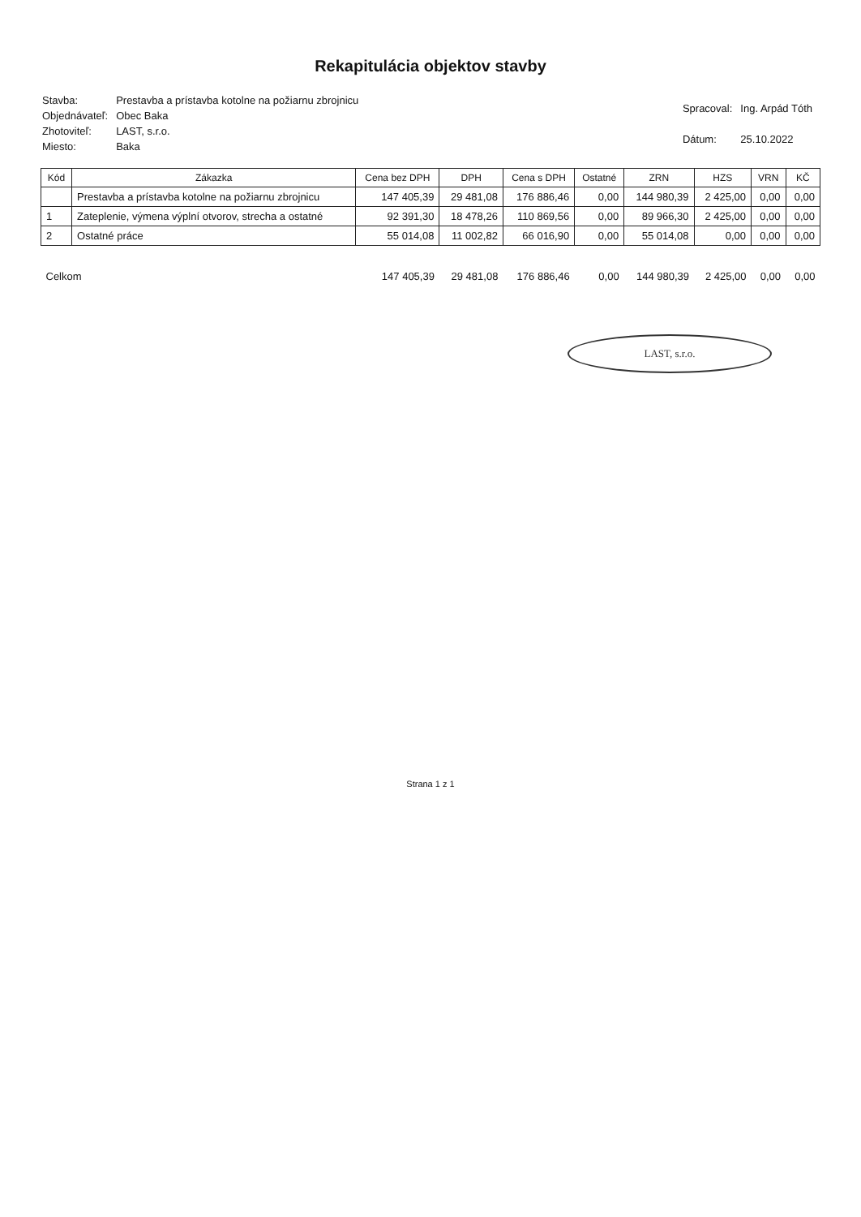Rekapitulácia objektov stavby
| Stavba: | Prestavba a prístavba kotolne na požiarnu zbrojnicu |
| Objednávateľ: | Obec Baka |
| Zhotoviteľ: | LAST, s.r.o. |
| Miesto: | Baka |
| Spracoval: | Ing. Arpád Tóth |
| Dátum: | 25.10.2022 |
| Kód | Zákazka | Cena bez DPH | DPH | Cena s DPH | Ostatné | ZRN | HZS | VRN | KČ |
| --- | --- | --- | --- | --- | --- | --- | --- | --- | --- |
| | Prestavba a prístavba kotolne na požiarnu zbrojnicu | 147 405,39 | 29 481,08 | 176 886,46 | 0,00 | 144 980,39 | 2 425,00 | 0,00 | 0,00 |
| 1 | Zateplenie, výmena výplní otvorov, strecha a ostatné | 92 391,30 | 18 478,26 | 110 869,56 | 0,00 | 89 966,30 | 2 425,00 | 0,00 | 0,00 |
| 2 | Ostatné práce | 55 014,08 | 11 002,82 | 66 016,90 | 0,00 | 55 014,08 | 0,00 | 0,00 | 0,00 |
| Celkom | | 147 405,39 | 29 481,08 | 176 886,46 | 0,00 | 144 980,39 | 2 425,00 | 0,00 | 0,00 |
LAST, s.r.o.
Strana 1 z 1